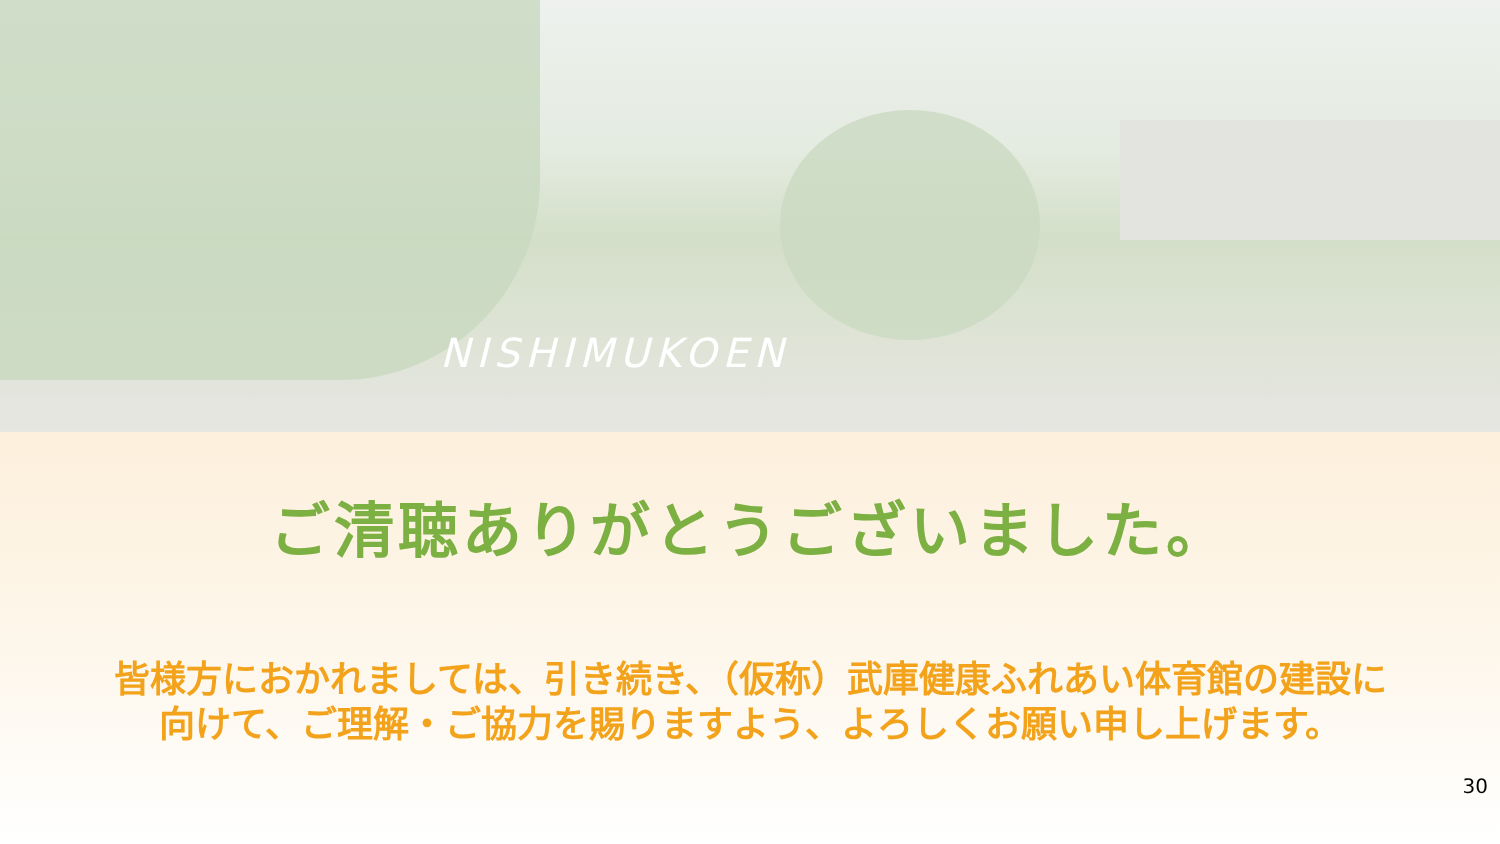NISHIMUKOEN
ご清聴ありがとうございました。
皆様方におかれましては、引き続き、（仮称）武庫健康ふれあい体育館の建設に向けて、ご理解・ご協力を賜りますよう、よろしくお願い申し上げます。
30